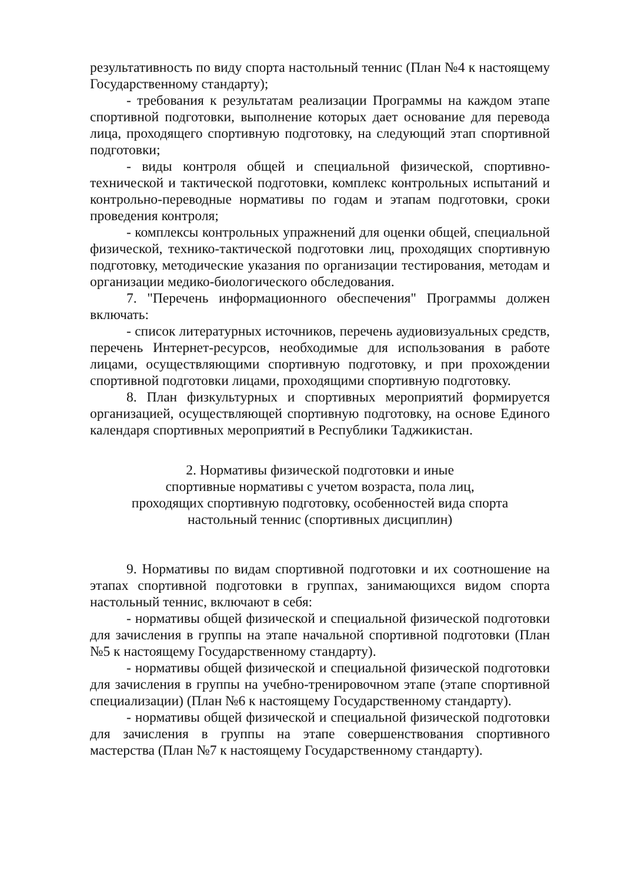результативность по виду спорта настольный теннис (План №4 к настоящему Государственному стандарту);
- требования к результатам реализации Программы на каждом этапе спортивной подготовки, выполнение которых дает основание для перевода лица, проходящего спортивную подготовку, на следующий этап спортивной подготовки;
- виды контроля общей и специальной физической, спортивно-технической и тактической подготовки, комплекс контрольных испытаний и контрольно-переводные нормативы по годам и этапам подготовки, сроки проведения контроля;
- комплексы контрольных упражнений для оценки общей, специальной физической, технико-тактической подготовки лиц, проходящих спортивную подготовку, методические указания по организации тестирования, методам и организации медико-биологического обследования.
7. "Перечень информационного обеспечения" Программы должен включать:
- список литературных источников, перечень аудиовизуальных средств, перечень Интернет-ресурсов, необходимые для использования в работе лицами, осуществляющими спортивную подготовку, и при прохождении спортивной подготовки лицами, проходящими спортивную подготовку.
8. План физкультурных и спортивных мероприятий формируется организацией, осуществляющей спортивную подготовку, на основе Единого календаря спортивных мероприятий в Республики Таджикистан.
2. Нормативы физической подготовки и иные
спортивные нормативы с учетом возраста, пола лиц,
проходящих спортивную подготовку, особенностей вида спорта
настольный теннис (спортивных дисциплин)
9. Нормативы по видам спортивной подготовки и их соотношение на этапах спортивной подготовки в группах, занимающихся видом спорта настольный теннис, включают в себя:
- нормативы общей физической и специальной физической подготовки для зачисления в группы на этапе начальной спортивной подготовки (План №5 к настоящему Государственному стандарту).
- нормативы общей физической и специальной физической подготовки для зачисления в группы на учебно-тренировочном этапе (этапе спортивной специализации) (План №6 к настоящему Государственному стандарту).
- нормативы общей физической и специальной физической подготовки для зачисления в группы на этапе совершенствования спортивного мастерства (План №7 к настоящему Государственному стандарту).